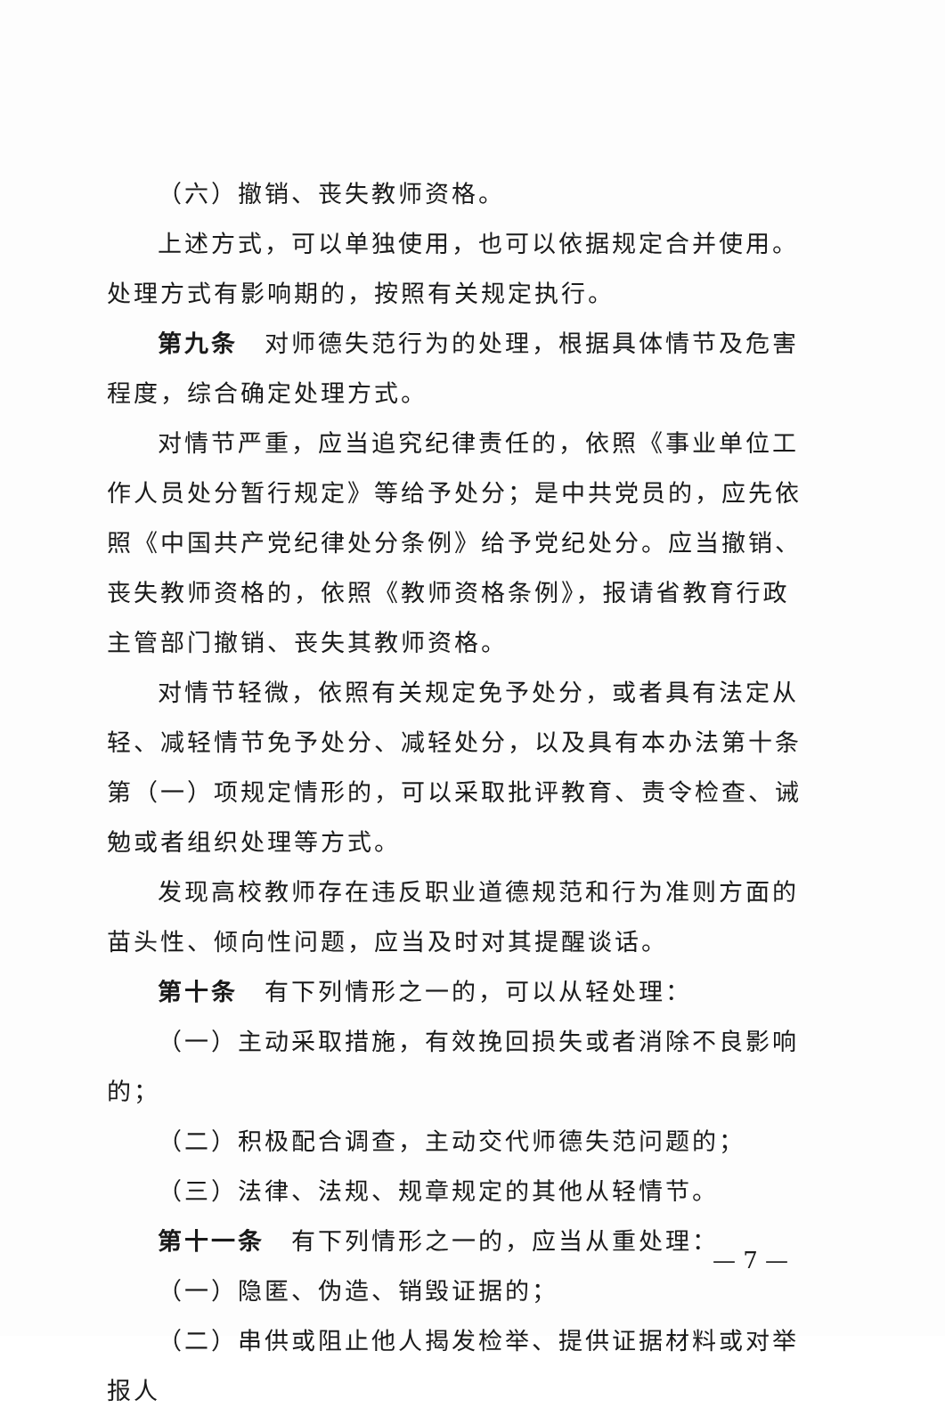（六）撤销、丧失教师资格。
上述方式，可以单独使用，也可以依据规定合并使用。处理方式有影响期的，按照有关规定执行。
第九条　对师德失范行为的处理，根据具体情节及危害程度，综合确定处理方式。
对情节严重，应当追究纪律责任的，依照《事业单位工作人员处分暂行规定》等给予处分；是中共党员的，应先依照《中国共产党纪律处分条例》给予党纪处分。应当撤销、丧失教师资格的，依照《教师资格条例》，报请省教育行政主管部门撤销、丧失其教师资格。
对情节轻微，依照有关规定免予处分，或者具有法定从轻、减轻情节免予处分、减轻处分，以及具有本办法第十条第（一）项规定情形的，可以采取批评教育、责令检查、诫勉或者组织处理等方式。
发现高校教师存在违反职业道德规范和行为准则方面的苗头性、倾向性问题，应当及时对其提醒谈话。
第十条　有下列情形之一的，可以从轻处理：
（一）主动采取措施，有效挽回损失或者消除不良影响的；
（二）积极配合调查，主动交代师德失范问题的；
（三）法律、法规、规章规定的其他从轻情节。
第十一条　有下列情形之一的，应当从重处理：
（一）隐匿、伪造、销毁证据的；
（二）串供或阻止他人揭发检举、提供证据材料或对举报人
— 7 —